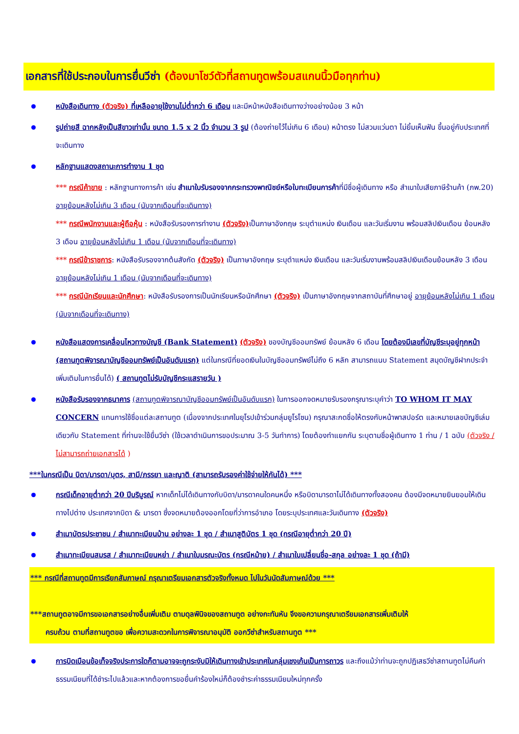เอกสารที่ใช้ประกอบในการยื่นวีซ่า (ต้องมาโชว์ตัวที่สถานทูตพร้อมสแกนนิ้วมือทุกท่าน)
หนังสือเดินทาง (ตัวจริง) ที่เหลืออายุใช้งานไม่ต่ำกว่า 6 เดือน และมีหน้าหนังสือเดินทางว่างอย่างน้อย 3 หน้า
รูปถ่ายสี ฉากหลังเป็นสีขาวเท่านั้น ขนาด 1.5 x 2 นิ้ว จำนวน 3 รูป (ต้องถ่ายไว้ไม่เกิน 6 เดือน) หน้าตรง ไม่สวมแว่นตา ไม่ยิ้มเห็นฟัน ขึ้นอยู่กับประเทศที่จะเดินทาง
หลักฐานแสดงสถานะการทำงาน 1 ชุด
*** กรณีค้าขาย : หลักฐานทางการค้า เช่น สำเนาใบรับรองจากกระทรวงพาณิชย์หรือใบทะเบียนการค้าที่มีชื่อผู้เดินทาง หรือ สำเนาใบเสียภาษีร้านค้า (ภพ.20) อายุย้อนหลังไม่เกิน 3 เดือน (นับจากเดือนที่จะเดินทาง)
*** กรณีพนักงานและผู้ถือหุ้น : หนังสือรับรองการทำงาน (ตัวจริง) เป็นภาษาอังกฤษ ระบุตำแหน่ง เงินเดือน และวันเริ่มงาน พร้อมสลิปเงินเดือน ย้อนหลัง 3 เดือน อายุย้อนหลังไม่เกิน 1 เดือน (นับจากเดือนที่จะเดินทาง)
*** กรณีข้าราชการ: หนังสือรับรองจากต้นสังกัด (ตัวจริง) เป็นภาษาอังกฤษ ระบุตำแหน่ง เงินเดือน และวันเริ่มงานพร้อมสลิปเงินเดือนย้อนหลัง 3 เดือน อายุย้อนหลังไม่เกิน 1 เดือน (นับจากเดือนที่จะเดินทาง)
*** กรณีนักเรียนและนักศึกษา: หนังสือรับรองการเป็นนักเรียนหรือนักศึกษา (ตัวจริง) เป็นภาษาอังกฤษจากสถาบันที่ศึกษาอยู่ อายุย้อนหลังไม่เกิน 1 เดือน (นับจากเดือนที่จะเดินทาง)
หนังสือแสดงการเคลื่อนไหวทางบัญชี (Bank Statement) (ตัวจริง) ของบัญชีออมทรัพย์ ย้อนหลัง 6 เดือน โดยต้องมีเลขที่บัญชีระบุอยู่ทุกหน้า (สถานทูตพิจารณาบัญชีออมทรัพย์เป็นอันดับแรก) แต่ในกรณีที่ยอดเงินในบัญชีออมทรัพย์ไม่ถึง 6 หลัก สามารถแนบ Statement สมุดบัญชีฝากประจำเพิ่มเติมในการยื่นได้) ( สถานทูตไม่รับบัญชีกระแสรายวัน )
หนังสือรับรองจากธนาคาร (สถานทูตพิจารณาบัญชีออมทรัพย์เป็นอันดับแรก) ในการออกจดหมายรับรองกรุณาระบุคำว่า TO WHOM IT MAY CONCERN แทนการใช้ชื่อแต่ละสถานทูต (เนื่องจากประเทศในยุโรปเข้าร่วมกลุ่มยูโรโซน) กรุณาสะกดชื่อให้ตรงกับหน้าพาสปอร์ต และหมายเลขบัญชีเล่มเดียวกับ Statement ที่ท่านจะใช้ยื่นวีซ่า (ใช้เวลาดำเนินการขอประมาณ 3-5 วันทำการ) โดยต้องทำแยกกัน ระบุตามชื่อผู้เดินทาง 1 ท่าน / 1 ฉบับ (ตัวจริง / ไม่สามารถถ่ายเอกสารได้ )
***ในกรณีเป็น บิดา/มารดา/บุตร, สามี/ภรรยา และญาติ (สามารถรับรองค่าใช้จ่ายให้กันได้) ***
กรณีเด็กอายุต่ำกว่า 20 ปีบริบูรณ์ หากเด็กไม่ได้เดินทางกับบิดา/มารดาคนใดคนหนึ่ง หรือบิดามารดาไม่ได้เดินทางทั้งสองคน ต้องมีจดหมายยินยอมให้เดินทางไปต่าง ประเทศจากบิดา & มารดา ซึ่งจดหมายต้องออกโดยที่ว่าการอำเภอ โดยระบุประเทศและวันเดินทาง (ตัวจริง)
สำเนาบัตรประชาชน / สำเนาทะเบียนบ้าน อย่างละ 1 ชุด / สำเนาสูติบัตร 1 ชุด (กรณีอายุต่ำกว่า 20 ปี)
สำเนาทะเบียนสมรส / สำเนาทะเบียนหย่า / สำเนาใบมรณะบัตร (กรณีหม้าย) / สำเนาใบเปลี่ยนชื่อ-สกุล อย่างละ 1 ชุด (ถ้ามี)
*** กรณีที่สถานทูตมีการเรียกสัมภาษณ์ กรุณาเตรียมเอกสารตัวจริงทั้งหมด ไปในวันนัดสัมภาษณ์ด้วย ***
***สถานทูตอาจมีการขอเอกสารอย่างอื่นเพิ่มเติม ตามดุลพินิจของสถานทูต อย่างกะทันหัน จึงขอความกรุณาเตรียมเอกสารเพิ่มเติมให้
ครบถ้วน ตามที่สถานทูตขอ เพื่อความสะดวกในการพิจารณาอนุมัติ ออกวีซ่าสำหรับสถานทูต ***
การบิดเบือนข้อเท็จจริงประการใดก็ตามอาจจะถูกระงับมิให้เดินทางเข้าประเทศในกลุ่มเชงเก้นเป็นการถาวร และถึงแม้ว่าท่านจะถูกปฏิเสธวีซ่าสถานทูตไม่คืนค่าธรรมเนียมที่ได้ชำระไปแล้วและหากต้องการขอยื่นคำร้องใหม่ก็ต้องชำระค่าธรรมเนียมใหม่ทุกครั้ง